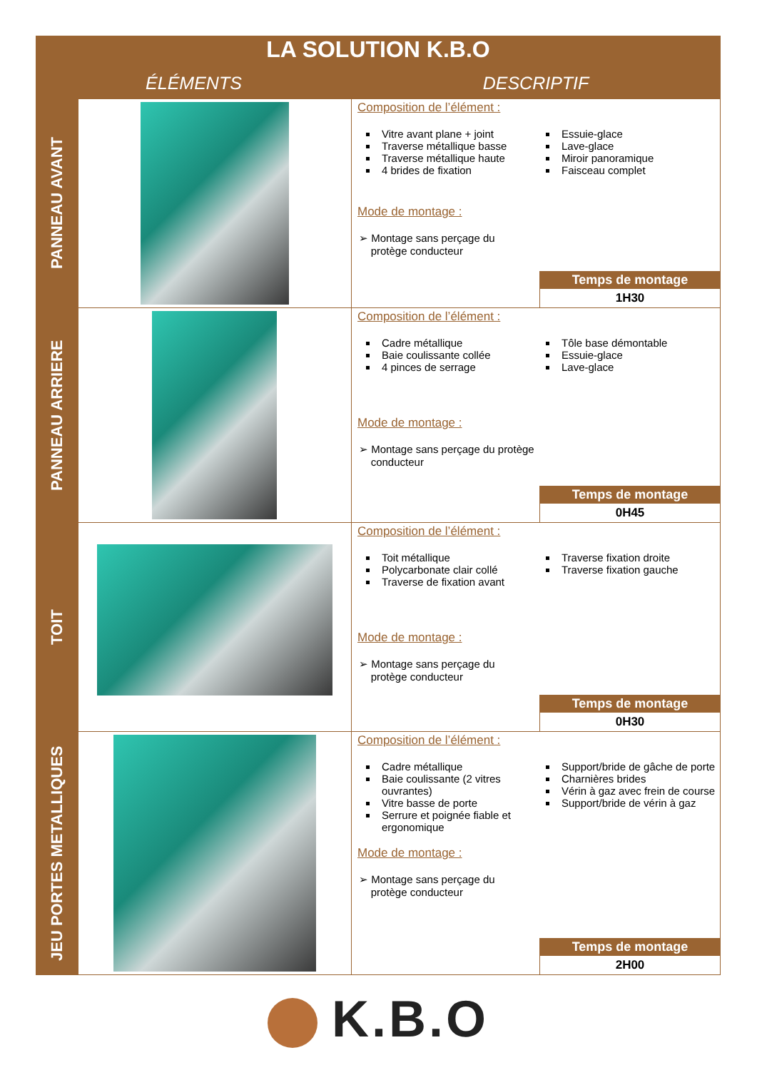| LA SOLUTION K.B.O | | |
| --- | --- | --- |
| ÉLÉMENTS | | DESCRIPTIF |
| PANNEAU AVANT | | Composition de l’élément : Vitre avant plane + joint Traverse métallique basse Traverse métallique haute 4 brides de fixation Essuie-glace Lave-glace Miroir panoramique Faisceau complet Mode de montage : ➢ Montage sans perçage du protège conducteur Temps de montage 1H30 |
| PANNEAU ARRIERE | | Composition de l’élément : Cadre métallique Baie coulissante collée 4 pinces de serrage Tôle base démontable Essuie-glace Lave-glace Mode de montage : ➢ Montage sans perçage du protège conducteur Temps de montage 0H45 |
| TOIT | | Composition de l’élément : Toit métallique Polycarbonate clair collé Traverse de fixation avant Traverse fixation droite Traverse fixation gauche Mode de montage : ➢ Montage sans perçage du protège conducteur Temps de montage 0H30 |
| JEU PORTES METALLIQUES | | Composition de l’élément : Cadre métallique Baie coulissante (2 vitres ouvrantes) Vitre basse de porte Serrure et poignée fiable et ergonomique Support/bride de gâche de porte Charnières brides Vérin à gaz avec frein de course Support/bride de vérin à gaz Mode de montage : ➢ Montage sans perçage du protège conducteur Temps de montage 2H00 |
K.B.O